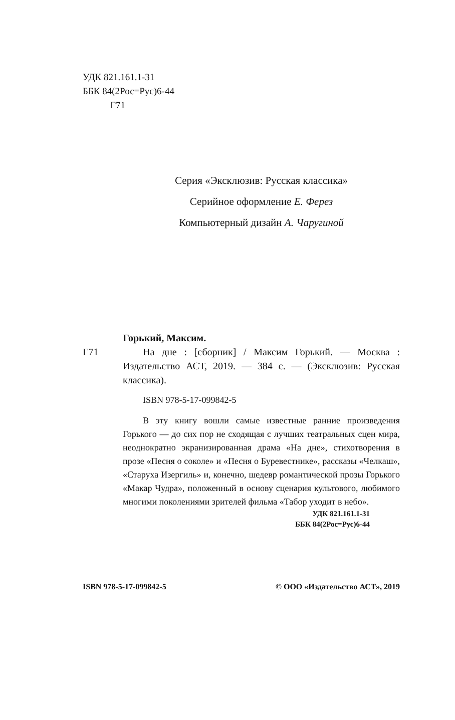УДК 821.161.1-31
ББК 84(2Рос=Рус)6-44
Г71
Серия «Эксклюзив: Русская классика»
Серийное оформление Е. Ферез
Компьютерный дизайн А. Чаругиной
Горький, Максим.
Г71 На дне : [сборник] / Максим Горький. — Москва : Издательство АСТ, 2019. — 384 с. — (Эксклюзив: Русская классика).
ISBN 978-5-17-099842-5
В эту книгу вошли самые известные ранние произведения Горького — до сих пор не сходящая с лучших театральных сцен мира, неоднократно экранизированная драма «На дне», стихотворения в прозе «Песня о соколе» и «Песня о Буревестнике», рассказы «Челкаш», «Старуха Изергиль» и, конечно, шедевр романтической прозы Горького «Макар Чудра», положенный в основу сценария культового, любимого многими поколениями зрителей фильма «Табор уходит в небо».
УДК 821.161.1-31
ББК 84(2Рос=Рус)6-44
ISBN 978-5-17-099842-5 © ООО «Издательство АСТ», 2019